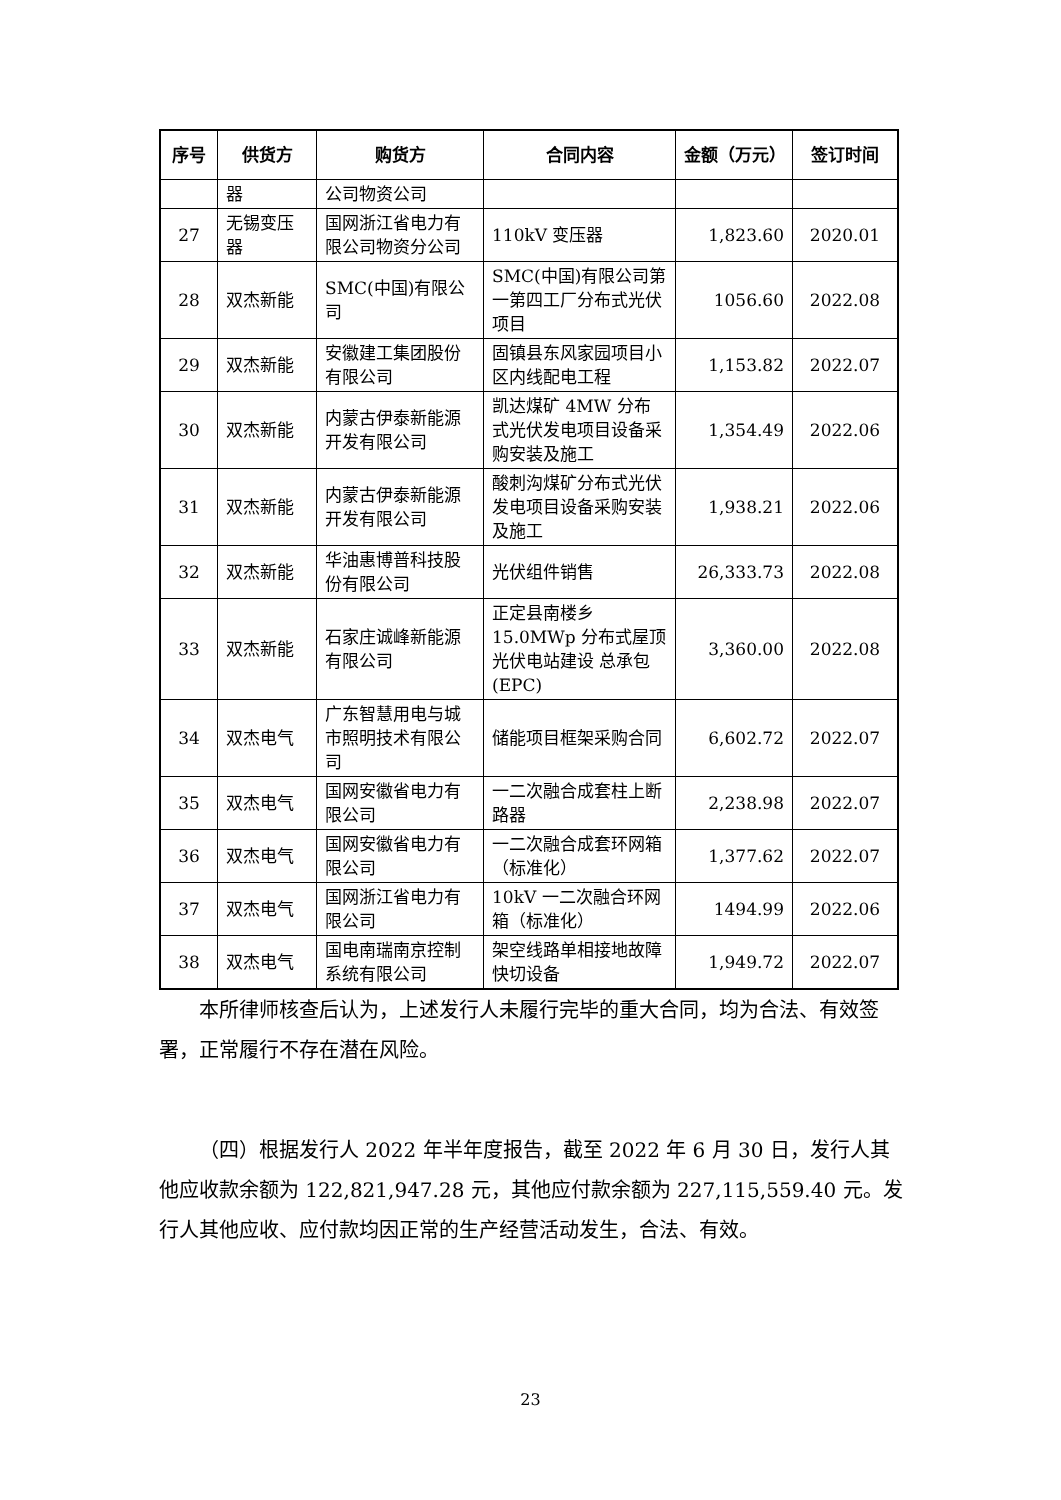| 序号 | 供货方 | 购货方 | 合同内容 | 金额（万元） | 签订时间 |
| --- | --- | --- | --- | --- | --- |
| | 器 | 公司物资公司 | | | |
| 27 | 无锡变压器 | 国网浙江省电力有限公司物资分公司 | 110kV 变压器 | 1,823.60 | 2020.01 |
| 28 | 双杰新能 | SMC(中国)有限公司 | SMC(中国)有限公司第一第四工厂分布式光伏项目 | 1056.60 | 2022.08 |
| 29 | 双杰新能 | 安徽建工集团股份有限公司 | 固镇县东风家园项目小区内线配电工程 | 1,153.82 | 2022.07 |
| 30 | 双杰新能 | 内蒙古伊泰新能源开发有限公司 | 凯达煤矿 4MW 分布式光伏发电项目设备采购安装及施工 | 1,354.49 | 2022.06 |
| 31 | 双杰新能 | 内蒙古伊泰新能源开发有限公司 | 酸刺沟煤矿分布式光伏发电项目设备采购安装及施工 | 1,938.21 | 2022.06 |
| 32 | 双杰新能 | 华油惠博普科技股份有限公司 | 光伏组件销售 | 26,333.73 | 2022.08 |
| 33 | 双杰新能 | 石家庄诚峰新能源有限公司 | 正定县南楼乡15.0MWp 分布式屋顶光伏电站建设 总承包(EPC) | 3,360.00 | 2022.08 |
| 34 | 双杰电气 | 广东智慧用电与城市照明技术有限公司 | 储能项目框架采购合同 | 6,602.72 | 2022.07 |
| 35 | 双杰电气 | 国网安徽省电力有限公司 | 一二次融合成套柱上断路器 | 2,238.98 | 2022.07 |
| 36 | 双杰电气 | 国网安徽省电力有限公司 | 一二次融合成套环网箱（标准化） | 1,377.62 | 2022.07 |
| 37 | 双杰电气 | 国网浙江省电力有限公司 | 10kV 一二次融合环网箱（标准化） | 1494.99 | 2022.06 |
| 38 | 双杰电气 | 国电南瑞南京控制系统有限公司 | 架空线路单相接地故障快切设备 | 1,949.72 | 2022.07 |
本所律师核查后认为，上述发行人未履行完毕的重大合同，均为合法、有效签署，正常履行不存在潜在风险。
（四）根据发行人 2022 年半年度报告，截至 2022 年 6 月 30 日，发行人其他应收款余额为 122,821,947.28 元，其他应付款余额为 227,115,559.40 元。发行人其他应收、应付款均因正常的生产经营活动发生，合法、有效。
23